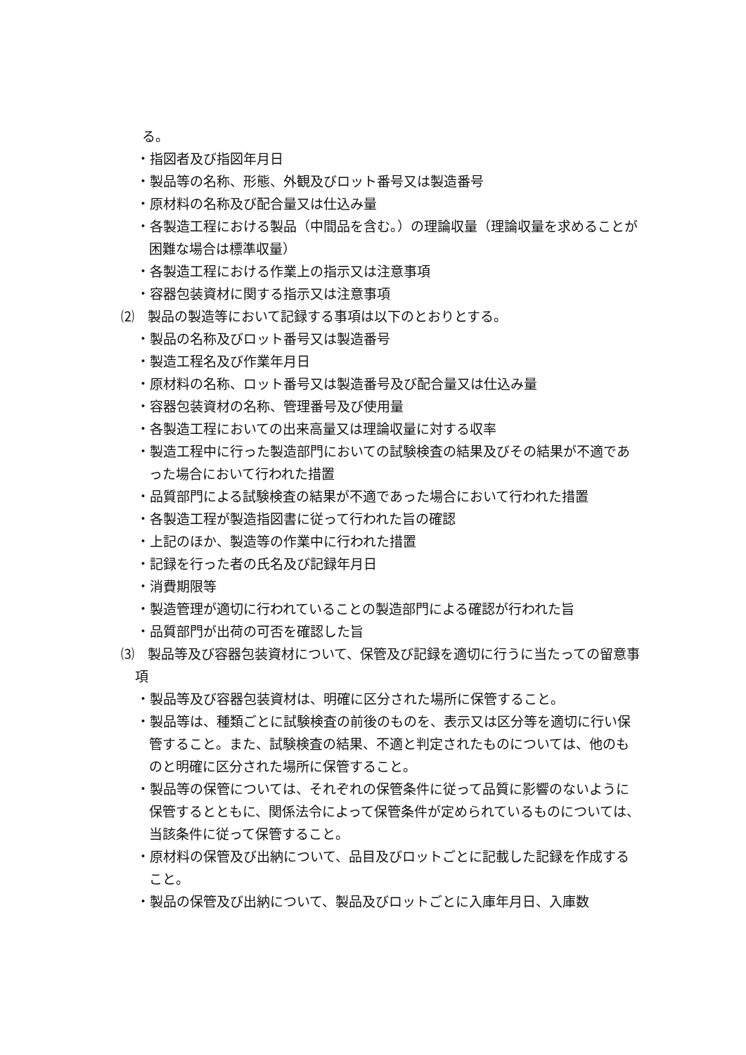る。
・指図者及び指図年月日
・製品等の名称、形態、外観及びロット番号又は製造番号
・原材料の名称及び配合量又は仕込み量
・各製造工程における製品（中間品を含む。）の理論収量（理論収量を求めることが困難な場合は標準収量）
・各製造工程における作業上の指示又は注意事項
・容器包装資材に関する指示又は注意事項
⑵　製品の製造等において記録する事項は以下のとおりとする。
・製品の名称及びロット番号又は製造番号
・製造工程名及び作業年月日
・原材料の名称、ロット番号又は製造番号及び配合量又は仕込み量
・容器包装資材の名称、管理番号及び使用量
・各製造工程においての出来高量又は理論収量に対する収率
・製造工程中に行った製造部門においての試験検査の結果及びその結果が不適であった場合において行われた措置
・品質部門による試験検査の結果が不適であった場合において行われた措置
・各製造工程が製造指図書に従って行われた旨の確認
・上記のほか、製造等の作業中に行われた措置
・記録を行った者の氏名及び記録年月日
・消費期限等
・製造管理が適切に行われていることの製造部門による確認が行われた旨
・品質部門が出荷の可否を確認した旨
⑶　製品等及び容器包装資材について、保管及び記録を適切に行うに当たっての留意事項
・製品等及び容器包装資材は、明確に区分された場所に保管すること。
・製品等は、種類ごとに試験検査の前後のものを、表示又は区分等を適切に行い保管すること。また、試験検査の結果、不適と判定されたものについては、他のものと明確に区分された場所に保管すること。
・製品等の保管については、それぞれの保管条件に従って品質に影響のないように保管するとともに、関係法令によって保管条件が定められているものについては、当該条件に従って保管すること。
・原材料の保管及び出納について、品目及びロットごとに記載した記録を作成すること。
・製品の保管及び出納について、製品及びロットごとに入庫年月日、入庫数